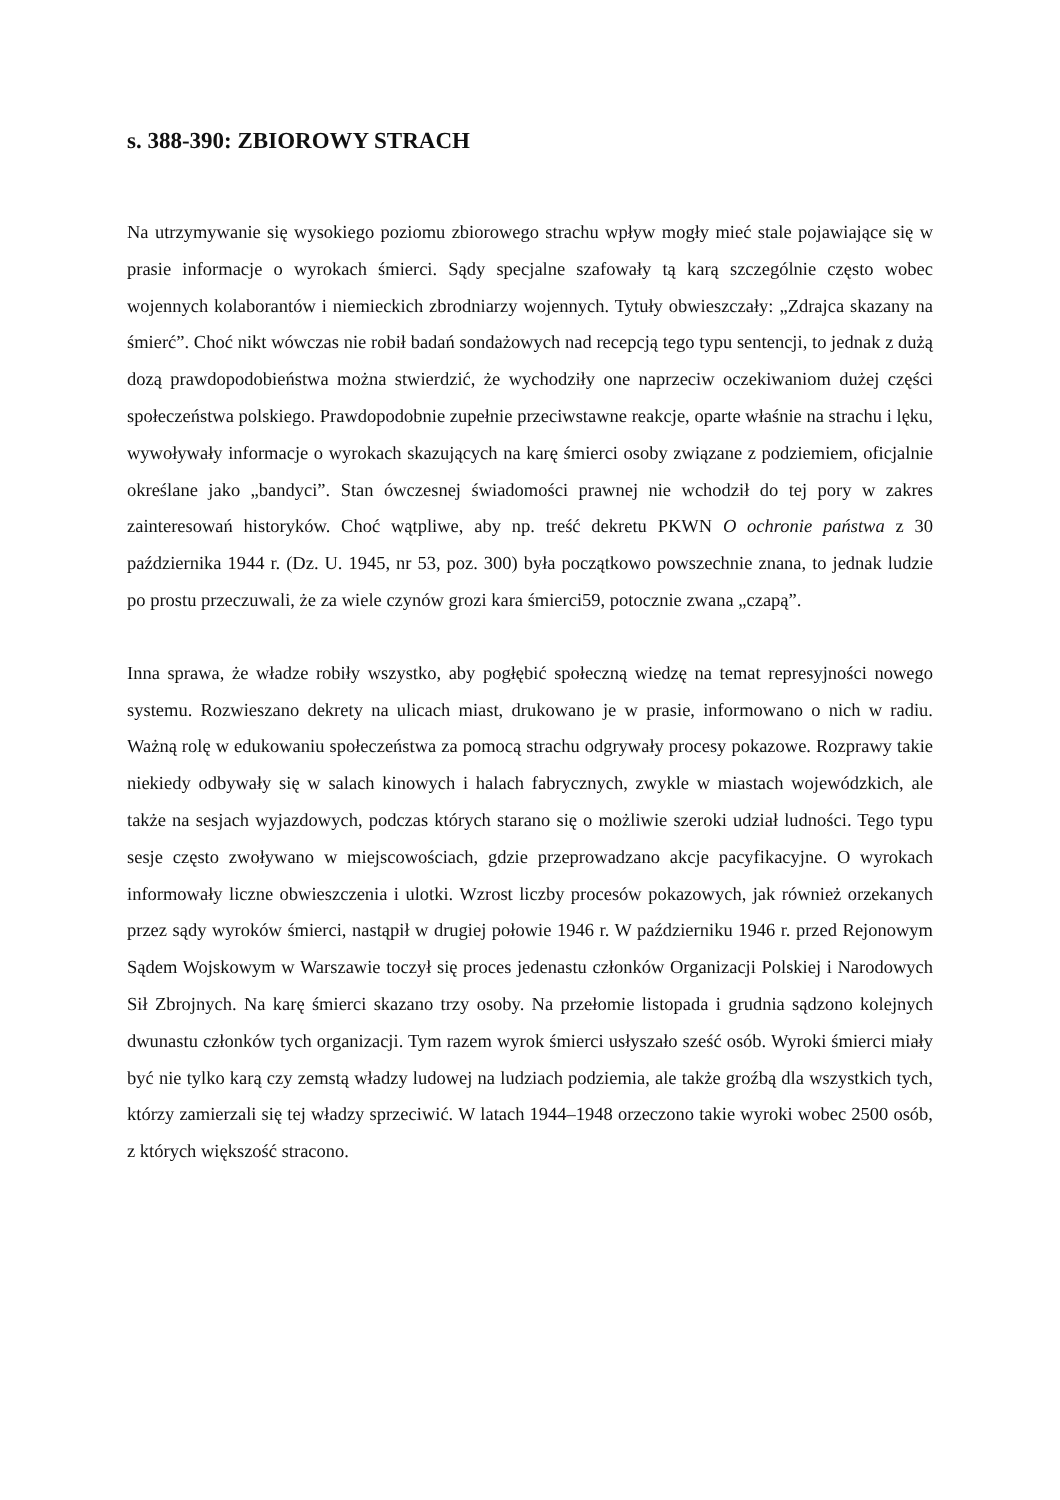s. 388-390: ZBIOROWY STRACH
Na utrzymywanie się wysokiego poziomu zbiorowego strachu wpływ mogły mieć stale pojawiające się w prasie informacje o wyrokach śmierci. Sądy specjalne szafowały tą karą szczególnie często wobec wojennych kolaborantów i niemieckich zbrodniarzy wojennych. Tytuły obwieszczały: „Zdrajca skazany na śmierć”. Choć nikt wówczas nie robił badań sondażowych nad recepcją tego typu sentencji, to jednak z dużą dozą prawdopodobieństwa można stwierdzić, że wychodziły one naprzeciw oczekiwaniom dużej części społeczeństwa polskiego. Prawdopodobnie zupełnie przeciwstawne reakcje, oparte właśnie na strachu i lęku, wywoływały informacje o wyrokach skazujących na karę śmierci osoby związane z podziemiem, oficjalnie określane jako „bandyci”. Stan ówczesnej świadomości prawnej nie wchodził do tej pory w zakres zainteresowań historyków. Choć wątpliwe, aby np. treść dekretu PKWN O ochronie państwa z 30 października 1944 r. (Dz. U. 1945, nr 53, poz. 300) była początkowo powszechnie znana, to jednak ludzie po prostu przeczuwali, że za wiele czynów grozi kara śmierci59, potocznie zwana „czapą”.
Inna sprawa, że władze robiły wszystko, aby pogłębić społeczną wiedzę na temat represyjności nowego systemu. Rozwieszano dekrety na ulicach miast, drukowano je w prasie, informowano o nich w radiu. Ważną rolę w edukowaniu społeczeństwa za pomocą strachu odgrywały procesy pokazowe. Rozprawy takie niekiedy odbywały się w salach kinowych i halach fabrycznych, zwykle w miastach wojewódzkich, ale także na sesjach wyjazdowych, podczas których starano się o możliwie szeroki udział ludności. Tego typu sesje często zwoływano w miejscowościach, gdzie przeprowadzano akcje pacyfikacyjne. O wyrokach informowały liczne obwieszczenia i ulotki. Wzrost liczby procesów pokazowych, jak również orzekanych przez sądy wyroków śmierci, nastąpił w drugiej połowie 1946 r. W październiku 1946 r. przed Rejonowym Sądem Wojskowym w Warszawie toczył się proces jedenastu członków Organizacji Polskiej i Narodowych Sił Zbrojnych. Na karę śmierci skazano trzy osoby. Na przełomie listopada i grudnia sądzono kolejnych dwunastu członków tych organizacji. Tym razem wyrok śmierci usłyszało sześć osób. Wyroki śmierci miały być nie tylko karą czy zemstą władzy ludowej na ludziach podziemia, ale także groźbą dla wszystkich tych, którzy zamierzali się tej władzy sprzeciwić. W latach 1944–1948 orzeczono takie wyroki wobec 2500 osób, z których większość stracono.